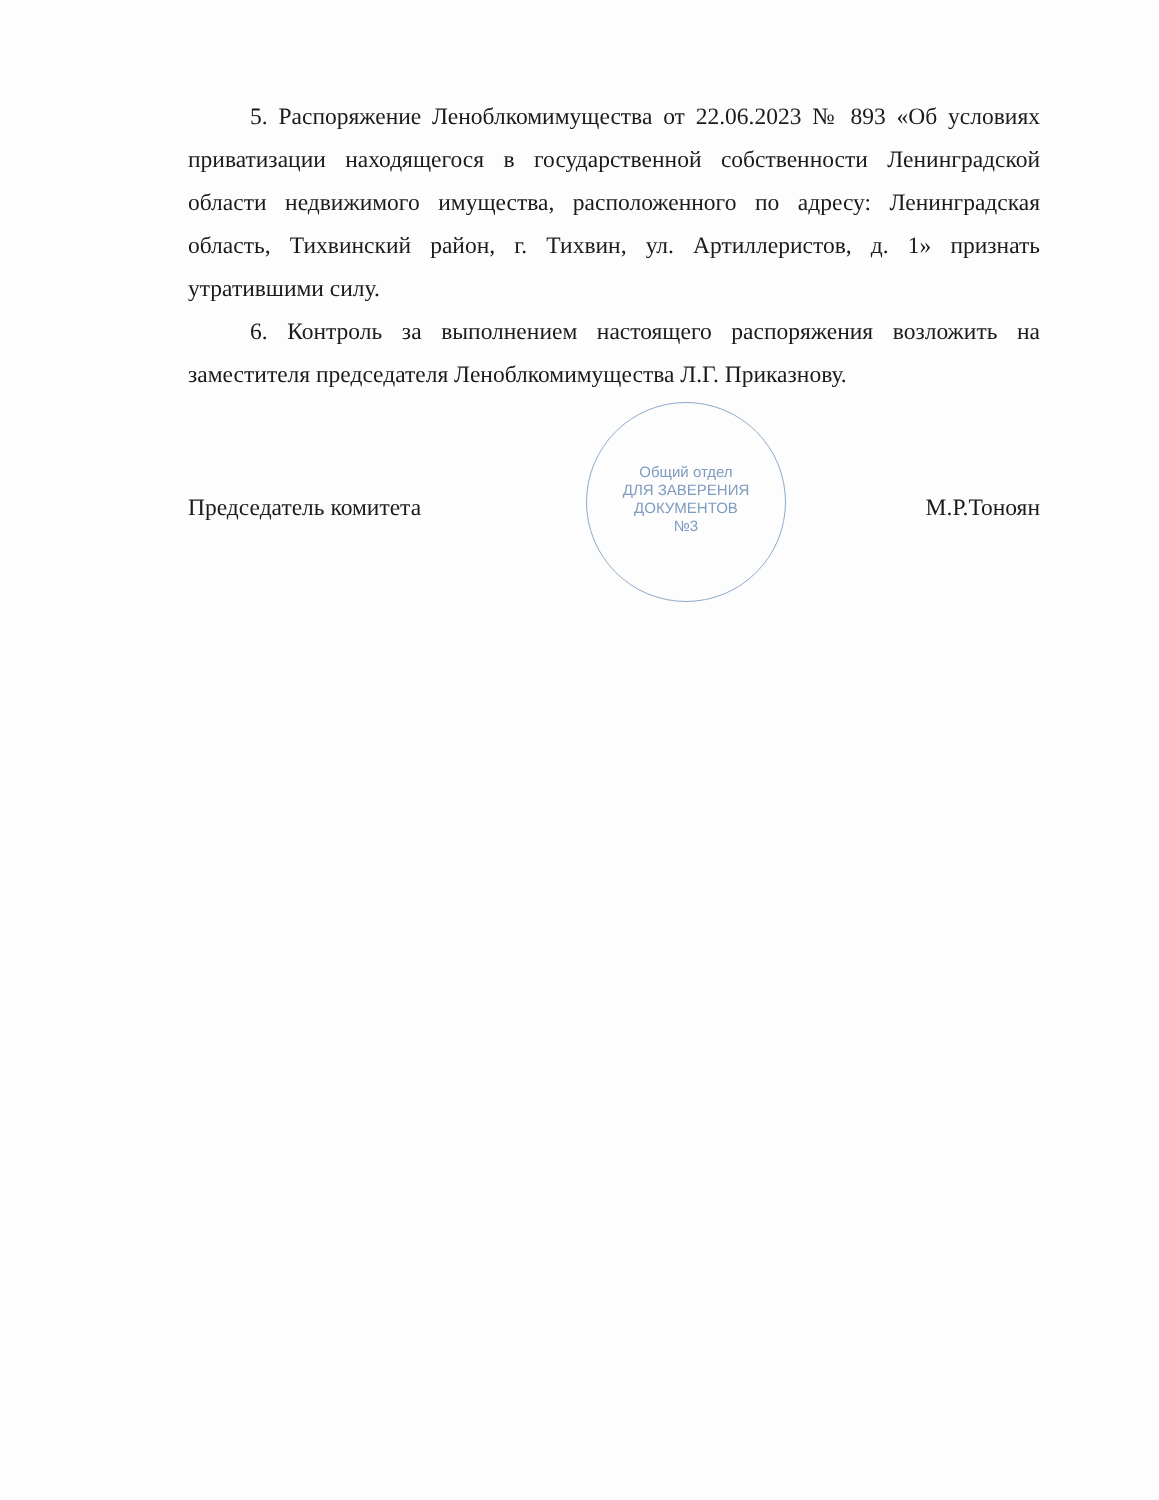5. Распоряжение Леноблкомимущества от 22.06.2023 № 893 «Об условиях приватизации находящегося в государственной собственности Ленинградской области недвижимого имущества, расположенного по адресу: Ленинградская область, Тихвинский район, г. Тихвин, ул. Артиллеристов, д. 1» признать утратившими силу.
6. Контроль за выполнением настоящего распоряжения возложить на заместителя председателя Леноблкомимущества Л.Г. Приказнову.
Председатель комитета М.Р.Тоноян
Общий отдел
ДЛЯ ЗАВЕРЕНИЯ
ДОКУМЕНТОВ
№3